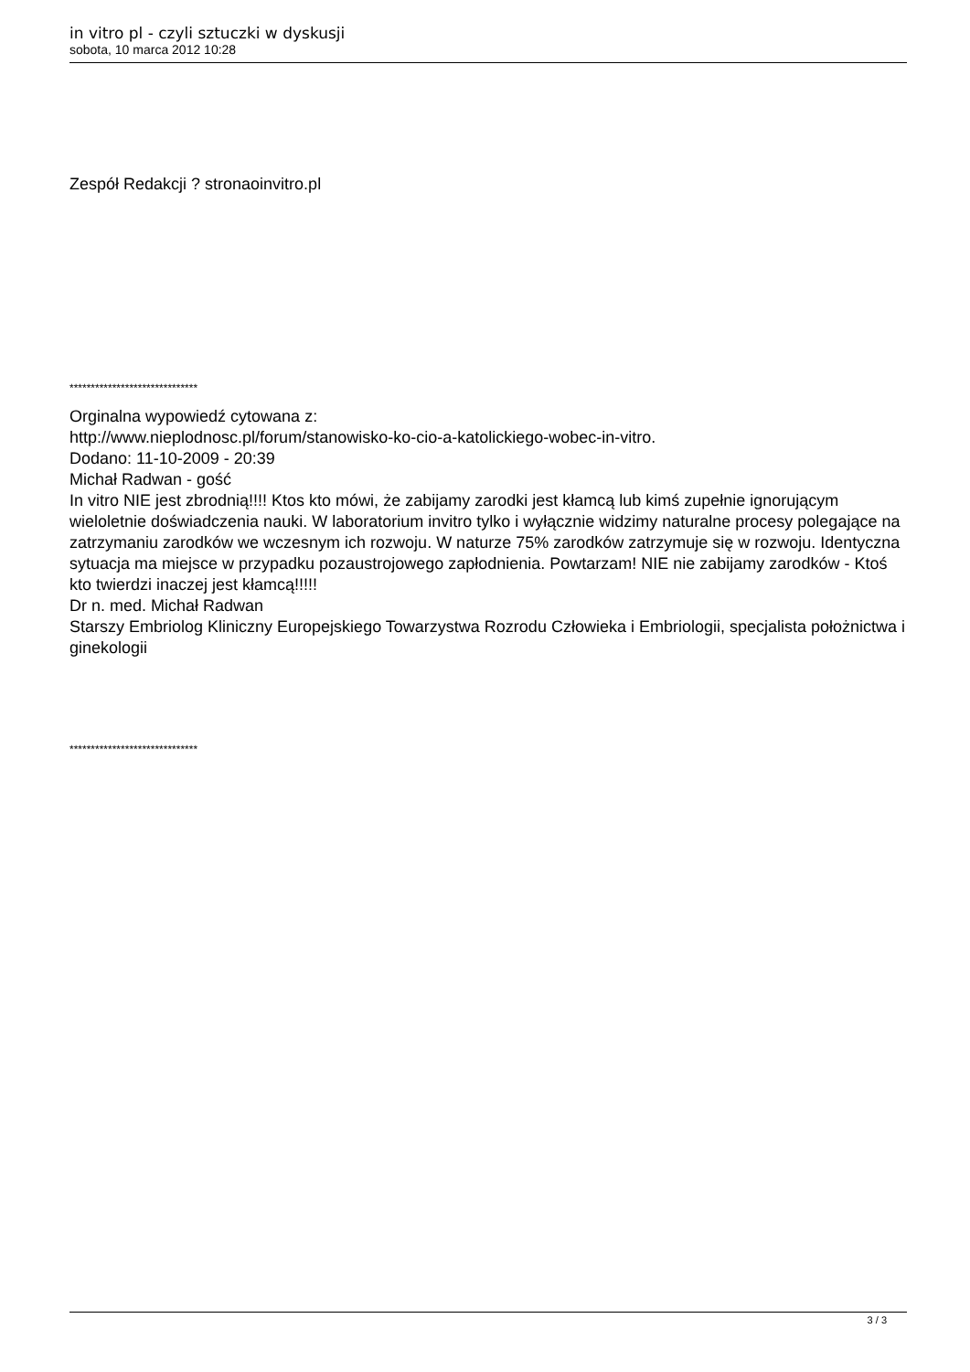in vitro pl - czyli sztuczki w dyskusji
sobota, 10 marca 2012 10:28
Zespół Redakcji ? stronaoinvitro.pl
******************************
Orginalna wypowiedź cytowana z:
http://www.nieplodnosc.pl/forum/stanowisko-ko-cio-a-katolickiego-wobec-in-vitro.
Dodano: 11-10-2009 - 20:39
Michał Radwan - gość
In vitro NIE jest zbrodnią!!!! Ktos kto mówi, że zabijamy zarodki jest kłamcą lub kimś zupełnie ignorującym wieloletnie doświadczenia nauki. W laboratorium invitro tylko i wyłącznie widzimy naturalne procesy polegające na zatrzymaniu zarodków we wczesnym ich rozwoju. W naturze 75% zarodków zatrzymuje się w rozwoju. Identyczna sytuacja ma miejsce w przypadku pozaustrojowego zapłodnienia. Powtarzam! NIE nie zabijamy zarodków - Ktoś kto twierdzi inaczej jest kłamcą!!!!!
Dr n. med. Michał Radwan
Starszy Embriolog Kliniczny Europejskiego Towarzystwa Rozrodu Człowieka i Embriologii, specjalista położnictwa i ginekologii
******************************
3 / 3